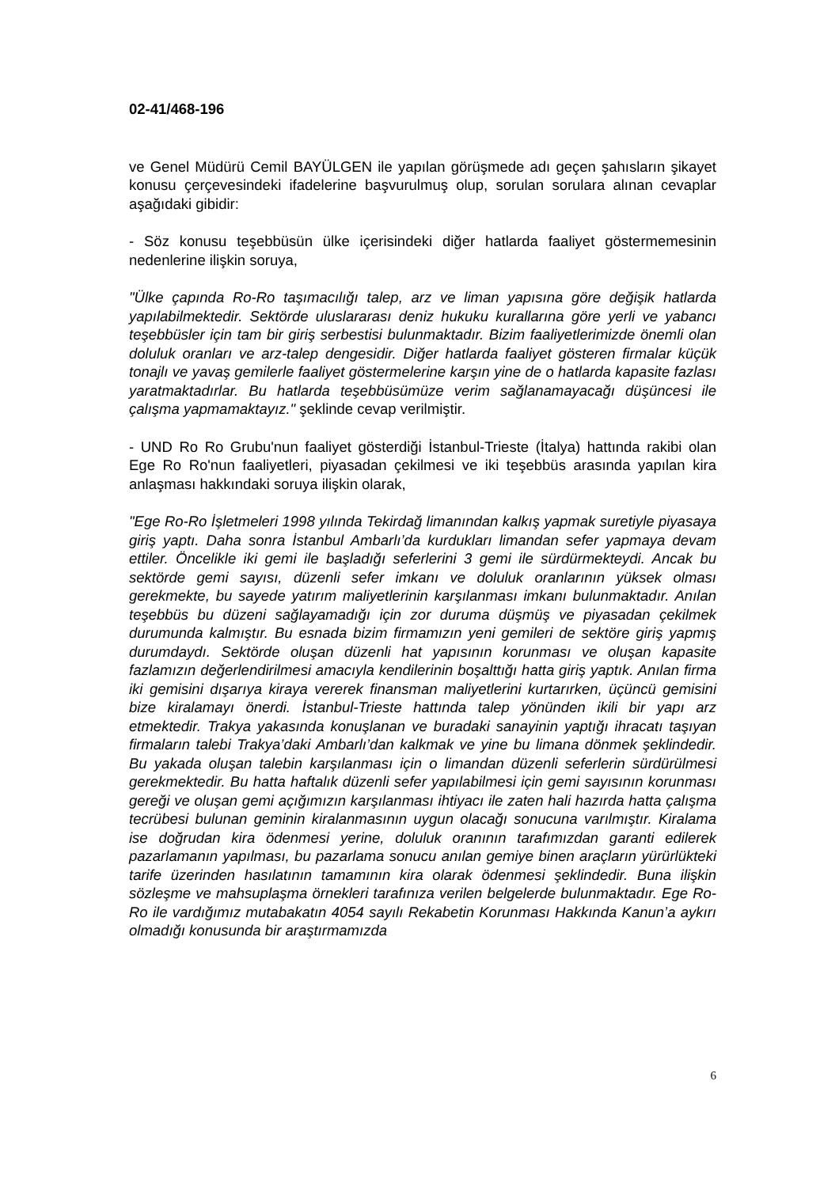02-41/468-196
ve Genel Müdürü Cemil BAYÜLGEN ile yapılan görüşmede adı geçen şahısların şikayet konusu çerçevesindeki ifadelerine başvurulmuş olup, sorulan sorulara alınan cevaplar aşağıdaki gibidir:
- Söz konusu teşebbüsün ülke içerisindeki diğer hatlarda faaliyet göstermemesinin nedenlerine ilişkin soruya,
"Ülke çapında Ro-Ro taşımacılığı talep, arz ve liman yapısına göre değişik hatlarda yapılabilmektedir. Sektörde uluslararası deniz hukuku kurallarına göre yerli ve yabancı teşebbüsler için tam bir giriş serbestisi bulunmaktadır. Bizim faaliyetlerimizde önemli olan doluluk oranları ve arz-talep dengesidir. Diğer hatlarda faaliyet gösteren firmalar küçük tonajlı ve yavaş gemilerle faaliyet göstermelerine karşın yine de o hatlarda kapasite fazlası yaratmaktadırlar. Bu hatlarda teşebbüsümüze verim sağlanamayacağı düşüncesi ile çalışma yapmamaktayız." şeklinde cevap verilmiştir.
- UND Ro Ro Grubu'nun faaliyet gösterdiği İstanbul-Trieste (İtalya) hattında rakibi olan Ege Ro Ro'nun faaliyetleri, piyasadan çekilmesi ve iki teşebbüs arasında yapılan kira anlaşması hakkındaki soruya ilişkin olarak,
"Ege Ro-Ro İşletmeleri 1998 yılında Tekirdağ limanından kalkış yapmak suretiyle piyasaya giriş yaptı. Daha sonra İstanbul Ambarlı’da kurdukları limandan sefer yapmaya devam ettiler. Öncelikle iki gemi ile başladığı seferlerini 3 gemi ile sürdürmekteydi. Ancak bu sektörde gemi sayısı, düzenli sefer imkanı ve doluluk oranlarının yüksek olması gerekmekte, bu sayede yatırım maliyetlerinin karşılanması imkanı bulunmaktadır. Anılan teşebbüs bu düzeni sağlayamadığı için zor duruma düşmüş ve piyasadan çekilmek durumunda kalmıştır. Bu esnada bizim firmamızın yeni gemileri de sektöre giriş yapmış durumdaydı. Sektörde oluşan düzenli hat yapısının korunması ve oluşan kapasite fazlamızın değerlendirilmesi amacıyla kendilerinin boşalttığı hatta giriş yaptık. Anılan firma iki gemisini dışarıya kiraya vererek finansman maliyetlerini kurtarırken, üçüncü gemisini bize kiralamayı önerdi. İstanbul-Trieste hattında talep yönünden ikili bir yapı arz etmektedir. Trakya yakasında konuşlanan ve buradaki sanayinin yaptığı ihracatı taşıyan firmaların talebi Trakya’daki Ambarlı’dan kalkmak ve yine bu limana dönmek şeklindedir. Bu yakada oluşan talebin karşılanması için o limandan düzenli seferlerin sürdürülmesi gerekmektedir. Bu hatta haftalık düzenli sefer yapılabilmesi için gemi sayısının korunması gereği ve oluşan gemi açığımızın karşılanması ihtiyacı ile zaten hali hazırda hatta çalışma tecrübesi bulunan geminin kiralanmasının uygun olacağı sonucuna varılmıştır. Kiralama ise doğrudan kira ödenmesi yerine, doluluk oranının tarafımızdan garanti edilerek pazarlamanın yapılması, bu pazarlama sonucu anılan gemiye binen araçların yürürlükteki tarife üzerinden hasılatının tamamının kira olarak ödenmesi şeklindedir. Buna ilişkin sözleşme ve mahsuplaşma örnekleri tarafınıza verilen belgelerde bulunmaktadır. Ege Ro-Ro ile vardığımız mutabakatın 4054 sayılı Rekabetin Korunması Hakkında Kanun’a aykırı olmadığı konusunda bir araştırmamızda
6